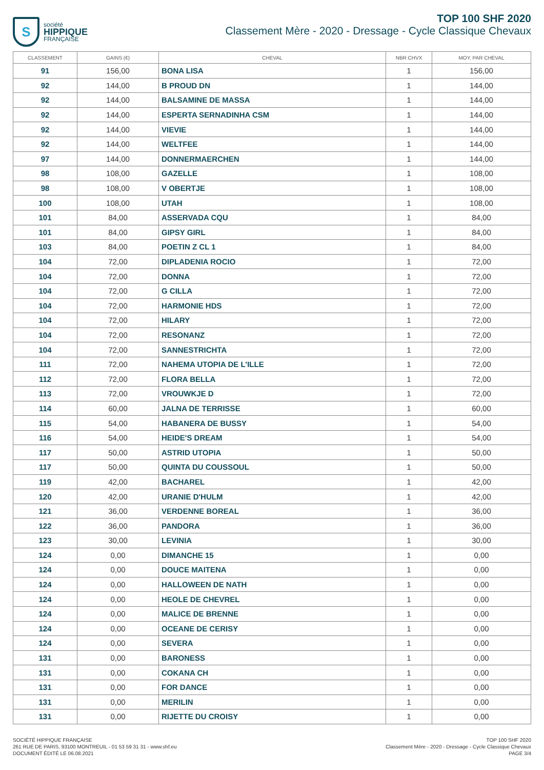S
société
HIPPIQUE
FRANÇAISE
TOP 100 SHF 2020
Classement Mère - 2020 - Dressage - Cycle Classique Chevaux
| CLASSEMENT | GAINS (€) | CHEVAL | NBR CHVX | MOY. PAR CHEVAL |
| --- | --- | --- | --- | --- |
| 91 | 156,00 | BONA LISA | 1 | 156,00 |
| 92 | 144,00 | B PROUD DN | 1 | 144,00 |
| 92 | 144,00 | BALSAMINE DE MASSA | 1 | 144,00 |
| 92 | 144,00 | ESPERTA SERNADINHA CSM | 1 | 144,00 |
| 92 | 144,00 | VIEVIE | 1 | 144,00 |
| 92 | 144,00 | WELTFEE | 1 | 144,00 |
| 97 | 144,00 | DONNERMAERCHEN | 1 | 144,00 |
| 98 | 108,00 | GAZELLE | 1 | 108,00 |
| 98 | 108,00 | V OBERTJE | 1 | 108,00 |
| 100 | 108,00 | UTAH | 1 | 108,00 |
| 101 | 84,00 | ASSERVADA CQU | 1 | 84,00 |
| 101 | 84,00 | GIPSY GIRL | 1 | 84,00 |
| 103 | 84,00 | POETIN Z CL 1 | 1 | 84,00 |
| 104 | 72,00 | DIPLADENIA ROCIO | 1 | 72,00 |
| 104 | 72,00 | DONNA | 1 | 72,00 |
| 104 | 72,00 | G CILLA | 1 | 72,00 |
| 104 | 72,00 | HARMONIE HDS | 1 | 72,00 |
| 104 | 72,00 | HILARY | 1 | 72,00 |
| 104 | 72,00 | RESONANZ | 1 | 72,00 |
| 104 | 72,00 | SANNESTRICHTA | 1 | 72,00 |
| 111 | 72,00 | NAHEMA UTOPIA DE L'ILLE | 1 | 72,00 |
| 112 | 72,00 | FLORA BELLA | 1 | 72,00 |
| 113 | 72,00 | VROUWKJE D | 1 | 72,00 |
| 114 | 60,00 | JALNA DE TERRISSE | 1 | 60,00 |
| 115 | 54,00 | HABANERA DE BUSSY | 1 | 54,00 |
| 116 | 54,00 | HEIDE'S DREAM | 1 | 54,00 |
| 117 | 50,00 | ASTRID UTOPIA | 1 | 50,00 |
| 117 | 50,00 | QUINTA DU COUSSOUL | 1 | 50,00 |
| 119 | 42,00 | BACHAREL | 1 | 42,00 |
| 120 | 42,00 | URANIE D'HULM | 1 | 42,00 |
| 121 | 36,00 | VERDENNE BOREAL | 1 | 36,00 |
| 122 | 36,00 | PANDORA | 1 | 36,00 |
| 123 | 30,00 | LEVINIA | 1 | 30,00 |
| 124 | 0,00 | DIMANCHE 15 | 1 | 0,00 |
| 124 | 0,00 | DOUCE MAITENA | 1 | 0,00 |
| 124 | 0,00 | HALLOWEEN DE NATH | 1 | 0,00 |
| 124 | 0,00 | HEOLE DE CHEVREL | 1 | 0,00 |
| 124 | 0,00 | MALICE DE BRENNE | 1 | 0,00 |
| 124 | 0,00 | OCEANE DE CERISY | 1 | 0,00 |
| 124 | 0,00 | SEVERA | 1 | 0,00 |
| 131 | 0,00 | BARONESS | 1 | 0,00 |
| 131 | 0,00 | COKANA CH | 1 | 0,00 |
| 131 | 0,00 | FOR DANCE | 1 | 0,00 |
| 131 | 0,00 | MERILIN | 1 | 0,00 |
| 131 | 0,00 | RIJETTE DU CROISY | 1 | 0,00 |
SOCIÉTÉ HIPPIQUE FRANÇAISE
261 RUE DE PARIS, 93100 MONTREUIL - 01 53 59 31 31 - www.shf.eu
DOCUMENT ÉDITÉ LE 06.08.2021
TOP 100 SHF 2020
Classement Mère - 2020 - Dressage - Cycle Classique Chevaux
PAGE 3/4